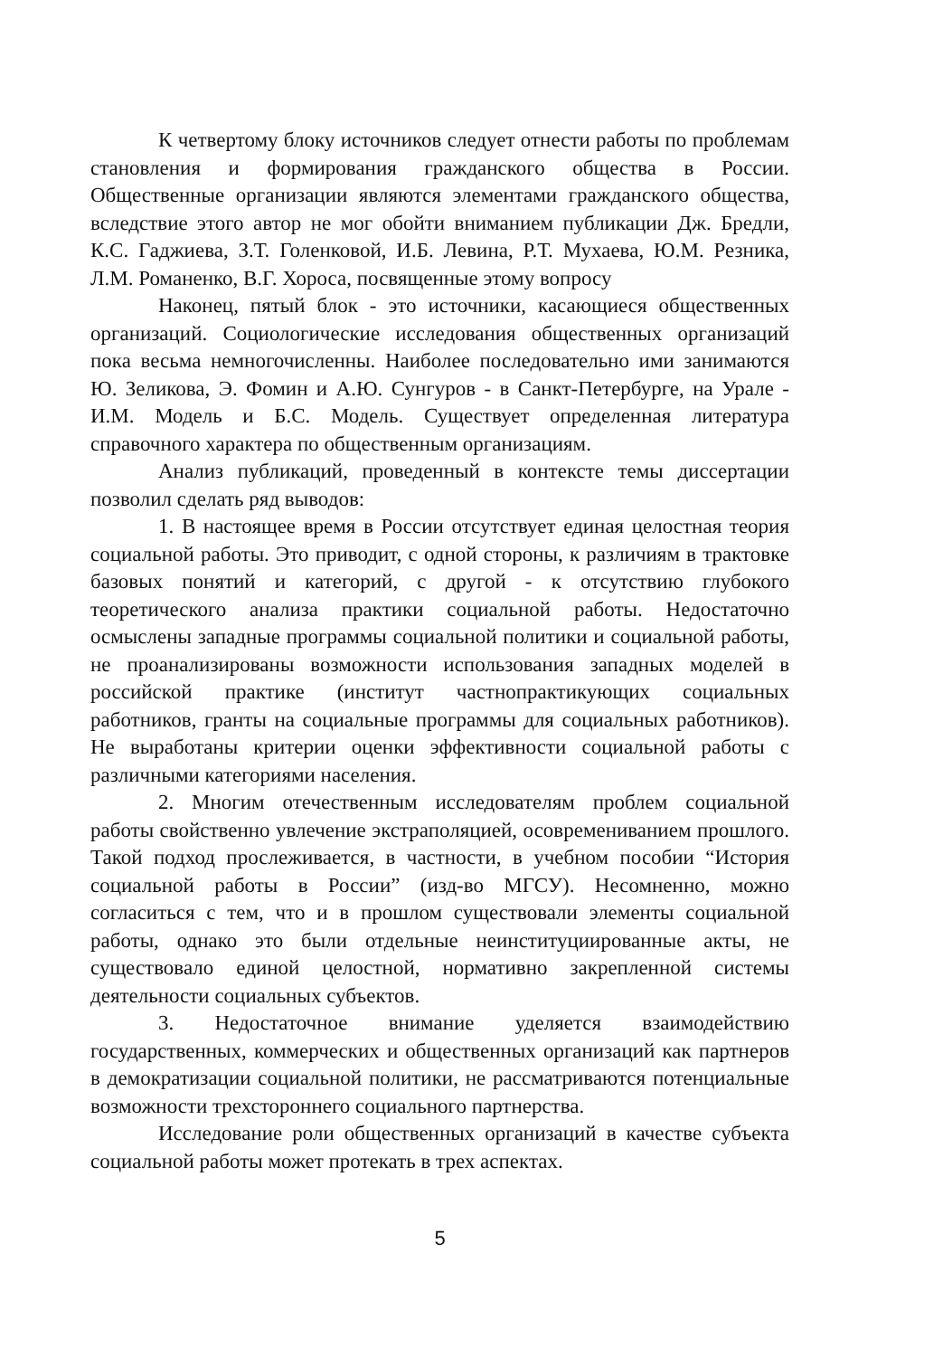К четвертому блоку источников следует отнести работы по проблемам становления и формирования гражданского общества в России. Общественные организации являются элементами гражданского общества, вследствие этого автор не мог обойти вниманием публикации Дж. Бредли, К.С. Гаджиева, З.Т. Голенковой, И.Б. Левина, Р.Т. Мухаева, Ю.М. Резника, Л.М. Романенко, В.Г. Хороса, посвященные этому вопросу
Наконец, пятый блок - это источники, касающиеся общественных организаций. Социологические исследования общественных организаций пока весьма немногочисленны. Наиболее последовательно ими занимаются Ю. Зеликова, Э. Фомин и А.Ю. Сунгуров - в Санкт-Петербурге, на Урале - И.М. Модель и Б.С. Модель. Существует определенная литература справочного характера по общественным организациям.
Анализ публикаций, проведенный в контексте темы диссертации позволил сделать ряд выводов:
1. В настоящее время в России отсутствует единая целостная теория социальной работы. Это приводит, с одной стороны, к различиям в трактовке базовых понятий и категорий, с другой - к отсутствию глубокого теоретического анализа практики социальной работы. Недостаточно осмыслены западные программы социальной политики и социальной работы, не проанализированы возможности использования западных моделей в российской практике (институт частнопрактикующих социальных работников, гранты на социальные программы для социальных работников). Не выработаны критерии оценки эффективности социальной работы с различными категориями населения.
2. Многим отечественным исследователям проблем социальной работы свойственно увлечение экстраполяцией, осовремениванием прошлого. Такой подход прослеживается, в частности, в учебном пособии “История социальной работы в России” (изд-во МГСУ). Несомненно, можно согласиться с тем, что и в прошлом существовали элементы социальной работы, однако это были отдельные неинституциированные акты, не существовало единой целостной, нормативно закрепленной системы деятельности социальных субъектов.
3. Недостаточное внимание уделяется взаимодействию государственных, коммерческих и общественных организаций как партнеров в демократизации социальной политики, не рассматриваются потенциальные возможности трехстороннего социального партнерства.
Исследование роли общественных организаций в качестве субъекта социальной работы может протекать в трех аспектах.
5